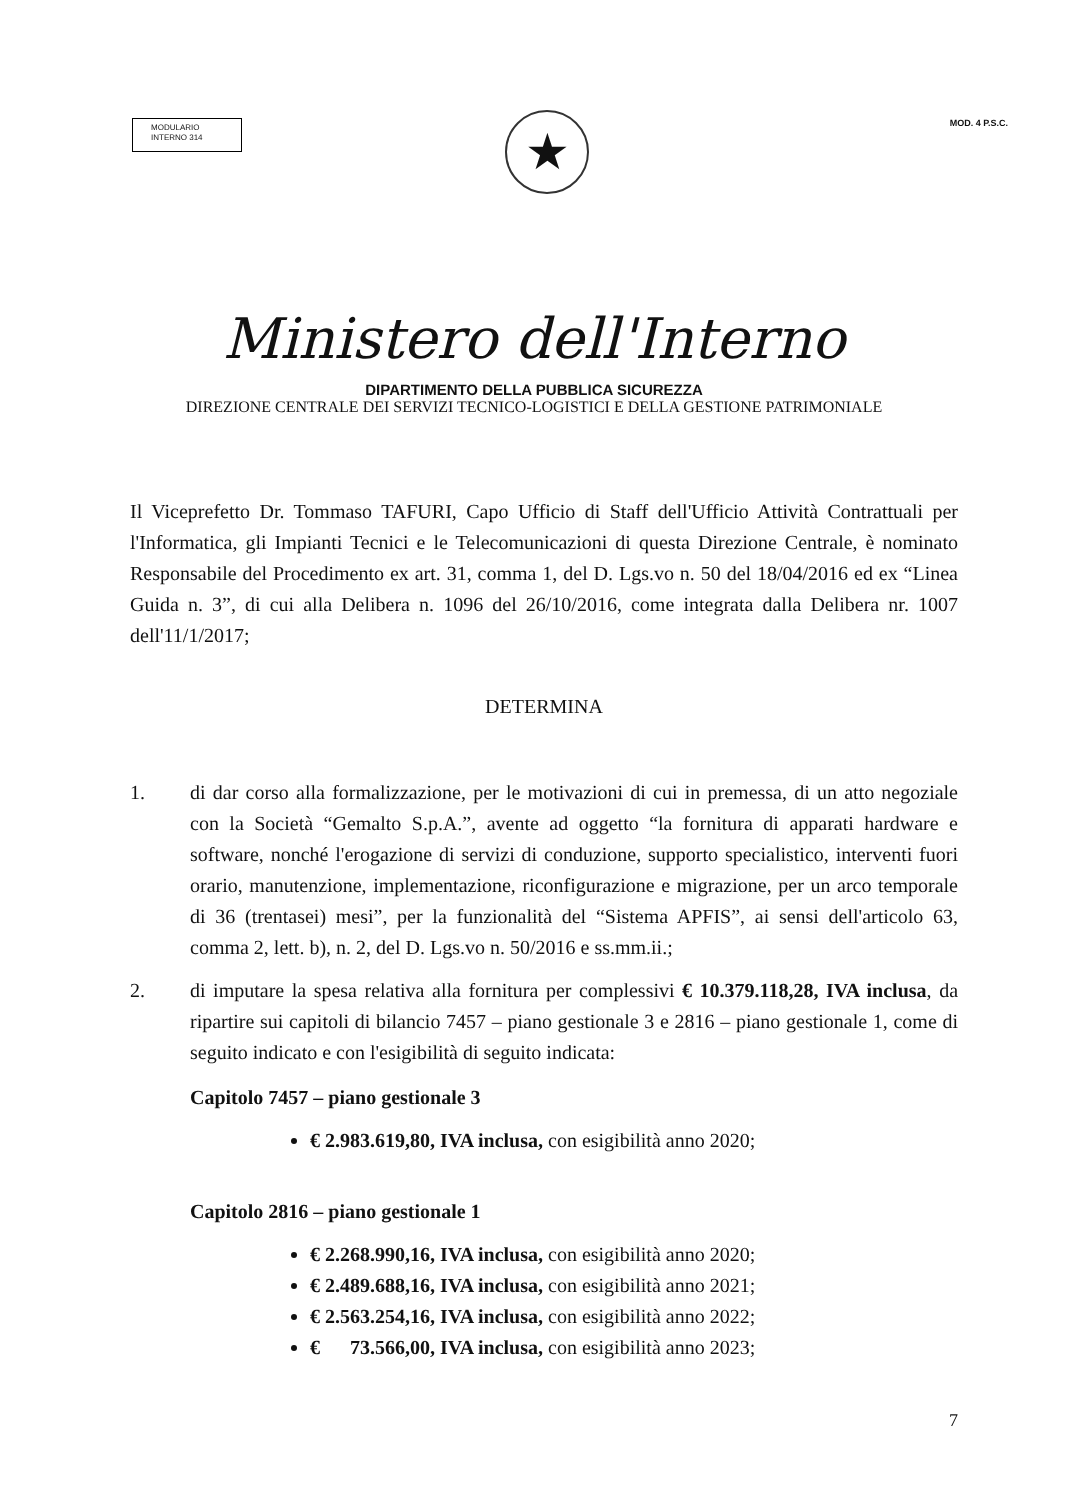MODULARIO
INTERNO 314
MOD. 4 P.S.C.
★
Ministero dell'Interno
DIPARTIMENTO DELLA PUBBLICA SICUREZZA
DIREZIONE CENTRALE DEI SERVIZI TECNICO-LOGISTICI E DELLA GESTIONE PATRIMONIALE
Il Viceprefetto Dr. Tommaso TAFURI, Capo Ufficio di Staff dell'Ufficio Attività Contrattuali per l'Informatica, gli Impianti Tecnici e le Telecomunicazioni di questa Direzione Centrale, è nominato Responsabile del Procedimento ex art. 31, comma 1, del D. Lgs.vo n. 50 del 18/04/2016 ed ex “Linea Guida n. 3”, di cui alla Delibera n. 1096 del 26/10/2016, come integrata dalla Delibera nr. 1007 dell'11/1/2017;
DETERMINA
1. di dar corso alla formalizzazione, per le motivazioni di cui in premessa, di un atto negoziale con la Società “Gemalto S.p.A.”, avente ad oggetto “la fornitura di apparati hardware e software, nonché l'erogazione di servizi di conduzione, supporto specialistico, interventi fuori orario, manutenzione, implementazione, riconfigurazione e migrazione, per un arco temporale di 36 (trentasei) mesi”, per la funzionalità del “Sistema APFIS”, ai sensi dell'articolo 63, comma 2, lett. b), n. 2, del D. Lgs.vo n. 50/2016 e ss.mm.ii.;
2. di imputare la spesa relativa alla fornitura per complessivi € 10.379.118,28, IVA inclusa, da ripartire sui capitoli di bilancio 7457 – piano gestionale 3 e 2816 – piano gestionale 1, come di seguito indicato e con l'esigibilità di seguito indicata:
Capitolo 7457 – piano gestionale 3
€ 2.983.619,80, IVA inclusa, con esigibilità anno 2020;
Capitolo 2816 – piano gestionale 1
€ 2.268.990,16, IVA inclusa, con esigibilità anno 2020;
€ 2.489.688,16, IVA inclusa, con esigibilità anno 2021;
€ 2.563.254,16, IVA inclusa, con esigibilità anno 2022;
€ 73.566,00, IVA inclusa, con esigibilità anno 2023;
7